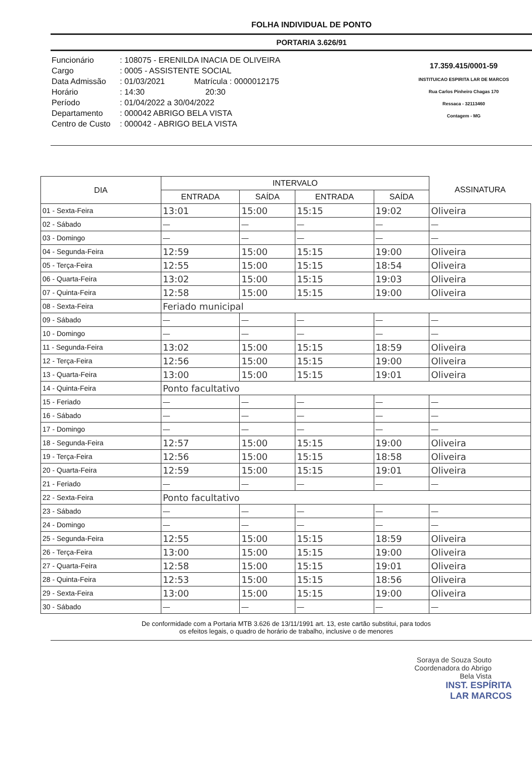FOLHA INDIVIDUAL DE PONTO
PORTARIA 3.626/91
Funcionário: 108075 - ERENILDA INACIA DE OLIVEIRA
Cargo: 0005 - ASSISTENTE SOCIAL
Data Admissão: 01/03/2021 Matrícula : 0000012175
Horário: 14:30 20:30
Período: 01/04/2022 a 30/04/2022
Departamento: 000042 ABRIGO BELA VISTA
Centro de Custo: 000042 - ABRIGO BELA VISTA
17.359.415/0001-59
INSTITUICAO ESPIRITA LAR DE MARCOS
Rua Carlos Pinheiro Chagas 170
Ressaca - 32113460
Contagem - MG
| DIA | INTERVALO | | | | ASSINATURA |
| --- | --- | --- | --- | --- | --- |
| | ENTRADA | SAÍDA | ENTRADA | SAÍDA | |
| 01 - Sexta-Feira | 13:01 | 15:00 | 15:15 | 19:02 | Oliveira |
| 02 - Sábado | — | — | — | — | — |
| 03 - Domingo | — | — | — | — | — |
| 04 - Segunda-Feira | 12:59 | 15:00 | 15:15 | 19:00 | Oliveira |
| 05 - Terça-Feira | 12:55 | 15:00 | 15:15 | 18:54 | Oliveira |
| 06 - Quarta-Feira | 13:02 | 15:00 | 15:15 | 19:03 | Oliveira |
| 07 - Quinta-Feira | 12:58 | 15:00 | 15:15 | 19:00 | Oliveira |
| 08 - Sexta-Feira | Feriado municipal | | | | |
| 09 - Sábado | — | — | — | — | — |
| 10 - Domingo | — | — | — | — | — |
| 11 - Segunda-Feira | 13:02 | 15:00 | 15:15 | 18:59 | Oliveira |
| 12 - Terça-Feira | 12:56 | 15:00 | 15:15 | 19:00 | Oliveira |
| 13 - Quarta-Feira | 13:00 | 15:00 | 15:15 | 19:01 | Oliveira |
| 14 - Quinta-Feira | Ponto facultativo | | | | |
| 15 - Feriado | — | — | — | — | — |
| 16 - Sábado | — | — | — | — | — |
| 17 - Domingo | — | — | — | — | — |
| 18 - Segunda-Feira | 12:57 | 15:00 | 15:15 | 19:00 | Oliveira |
| 19 - Terça-Feira | 12:56 | 15:00 | 15:15 | 18:58 | Oliveira |
| 20 - Quarta-Feira | 12:59 | 15:00 | 15:15 | 19:01 | Oliveira |
| 21 - Feriado | — | — | — | — | — |
| 22 - Sexta-Feira | Ponto facultativo | | | | |
| 23 - Sábado | — | — | — | — | — |
| 24 - Domingo | — | — | — | — | — |
| 25 - Segunda-Feira | 12:55 | 15:00 | 15:15 | 18:59 | Oliveira |
| 26 - Terça-Feira | 13:00 | 15:00 | 15:15 | 19:00 | Oliveira |
| 27 - Quarta-Feira | 12:58 | 15:00 | 15:15 | 19:01 | Oliveira |
| 28 - Quinta-Feira | 12:53 | 15:00 | 15:15 | 18:56 | Oliveira |
| 29 - Sexta-Feira | 13:00 | 15:00 | 15:15 | 19:00 | Oliveira |
| 30 - Sábado | — | — | — | — | — |
De conformidade com a Portaria MTB 3.626 de 13/11/1991 art. 13, este cartão substitui, para todos
os efeitos legais, o quadro de horário de trabalho, inclusive o de menores
Soraya de Souza Souto
Coordenadora do Abrigo
Bela Vista
INST. ESPÍRITA
LAR MARCOS